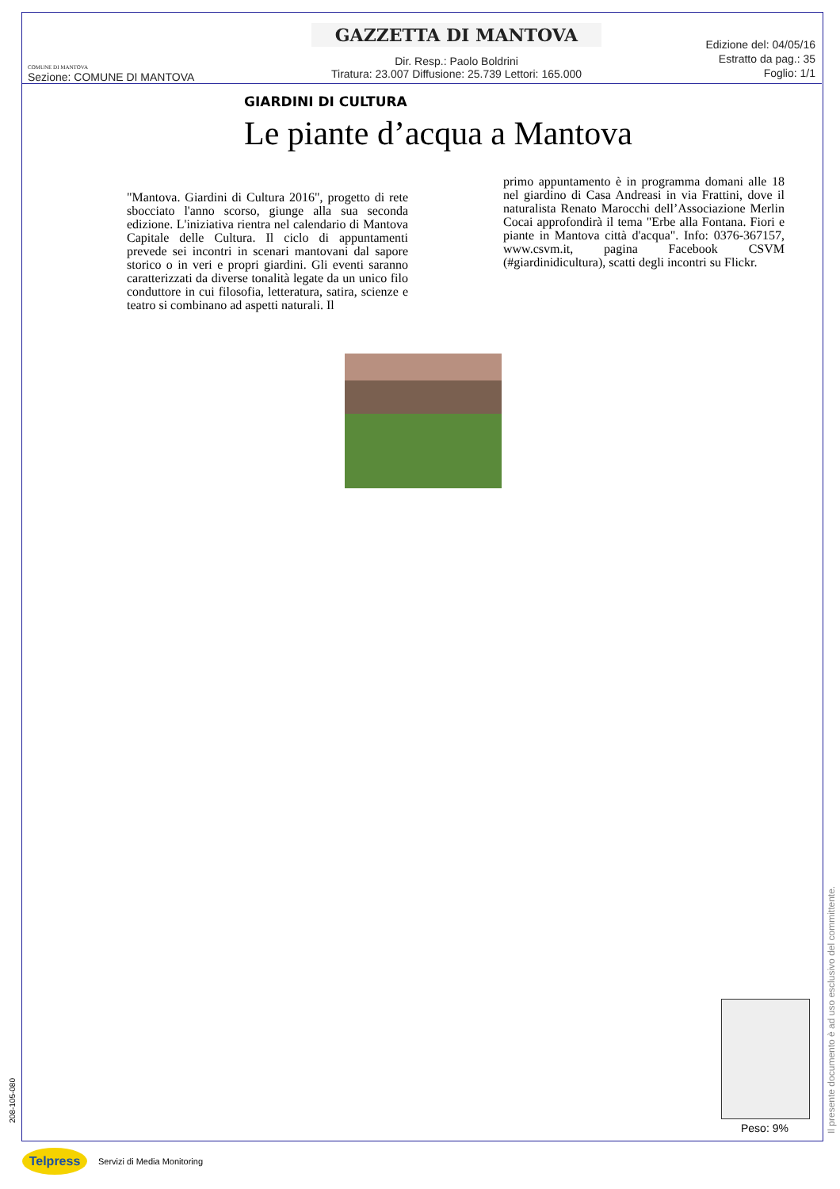COMUNE DI MANTOVA
Sezione: COMUNE DI MANTOVA
GAZZETTA DI MANTOVA
Dir. Resp.: Paolo Boldrini
Tiratura: 23.007 Diffusione: 25.739 Lettori: 165.000
Edizione del: 04/05/16
Estratto da pag.: 35
Foglio: 1/1
GIARDINI DI CULTURA
Le piante d’acqua a Mantova
"Mantova. Giardini di Cultura 2016", progetto di rete sbocciato l'anno scorso, giunge alla sua seconda edizione. L'iniziativa rientra nel calendario di Mantova Capitale delle Cultura. Il ciclo di appuntamenti prevede sei incontri in scenari mantovani dal sapore storico o in veri e propri giardini. Gli eventi saranno caratterizzati da diverse tonalità legate da un unico filo conduttore in cui filosofia, letteratura, satira, scienze e teatro si combinano ad aspetti naturali. Il
primo appuntamento è in programma domani alle 18 nel giardino di Casa Andreasi in via Frattini, dove il naturalista Renato Marocchi dell’Associazione Merlin Cocai approfondirà il tema "Erbe alla Fontana. Fiori e piante in Mantova città d'acqua". Info: 0376-367157, www.csvm.it, pagina Facebook CSVM (#giardinidicultura), scatti degli incontri su Flickr.
Peso: 9%
208-105-080
Il presente documento è ad uso esclusivo del committente.
Telpress
Servizi di Media Monitoring